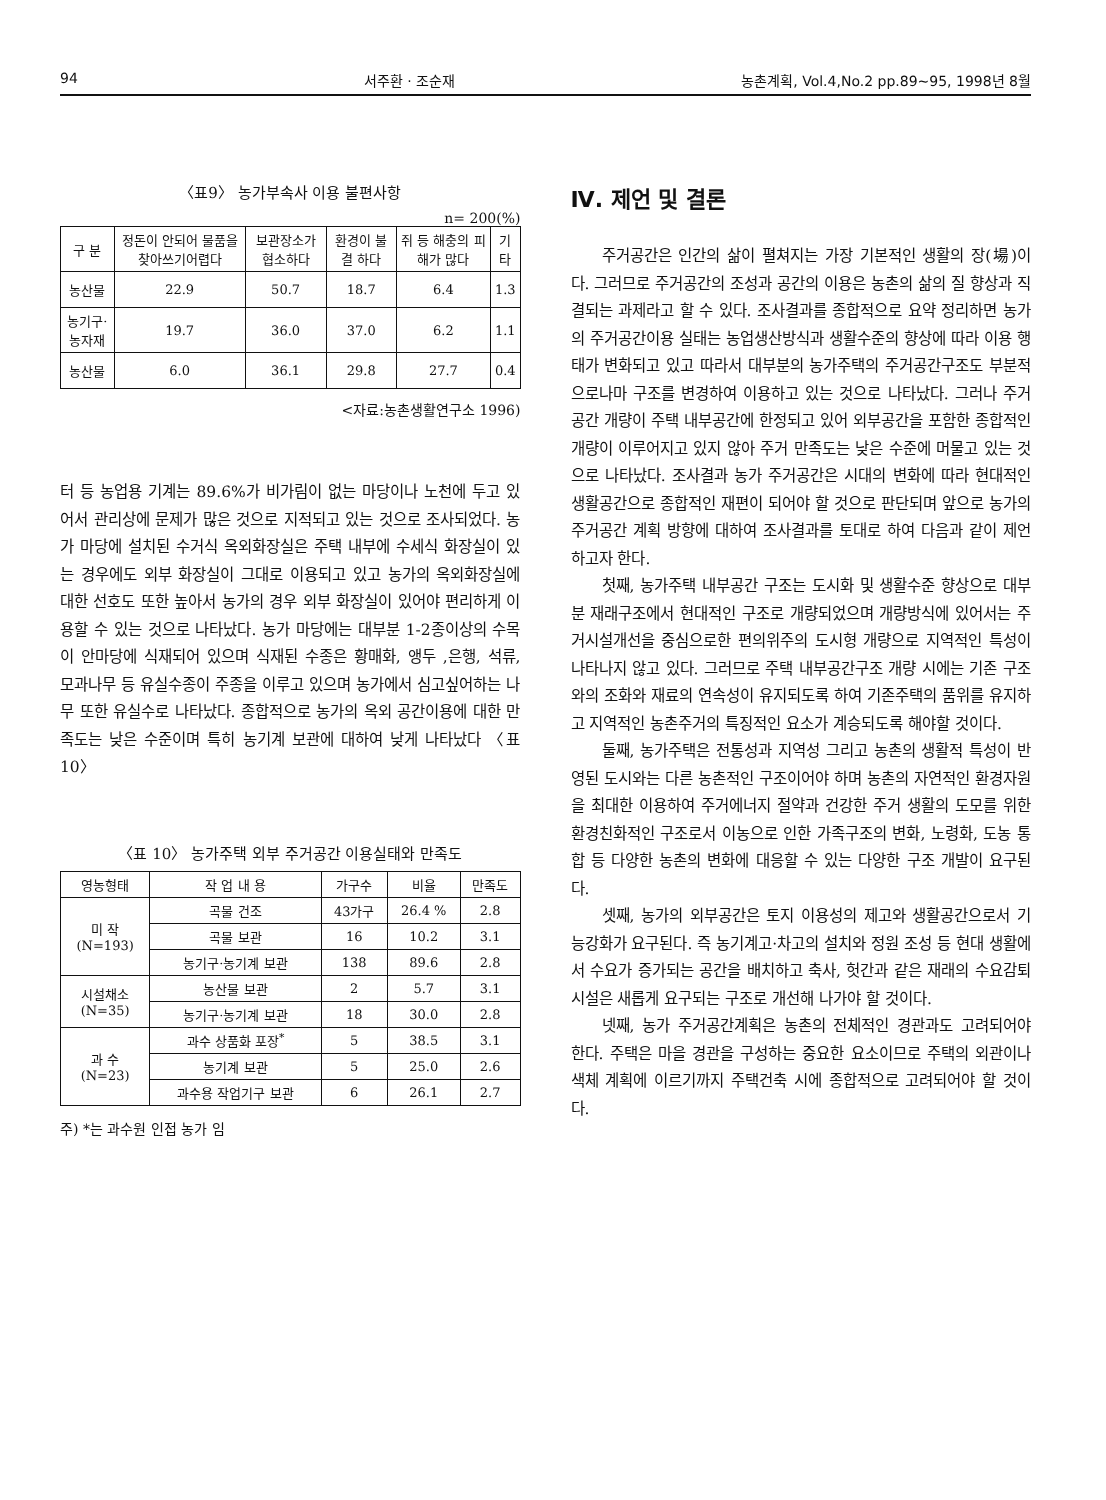94 서주환 · 조순재 농촌계획, Vol.4,No.2 pp.89~95, 1998년 8월
〈표9〉 농가부속사 이용 불편사항
n= 200(%)
| 구 분 | 정돈이 안되어 물품을 찾아쓰기어렵다 | 보관장소가 협소하다 | 환경이 불결 하다 | 쥐 등 해충의 피해가 많다 | 기타 |
| --- | --- | --- | --- | --- | --- |
| 농산물 | 22.9 | 50.7 | 18.7 | 6.4 | 1.3 |
| 농기구·농자재 | 19.7 | 36.0 | 37.0 | 6.2 | 1.1 |
| 농산물 | 6.0 | 36.1 | 29.8 | 27.7 | 0.4 |
<자료:농촌생활연구소 1996)
터 등 농업용 기계는 89.6%가 비가림이 없는 마당이나 노천에 두고 있어서 관리상에 문제가 많은 것으로 지적되고 있는 것으로 조사되었다. 농가 마당에 설치된 수거식 옥외화장실은 주택 내부에 수세식 화장실이 있는 경우에도 외부 화장실이 그대로 이용되고 있고 농가의 옥외화장실에 대한 선호도 또한 높아서 농가의 경우 외부 화장실이 있어야 편리하게 이용할 수 있는 것으로 나타났다. 농가 마당에는 대부분 1-2종이상의 수목이 안마당에 식재되어 있으며 식재된 수종은 황매화, 앵두 ,은행, 석류, 모과나무 등 유실수종이 주종을 이루고 있으며 농가에서 심고싶어하는 나무 또한 유실수로 나타났다. 종합적으로 농가의 옥외 공간이용에 대한 만족도는 낮은 수준이며 특히 농기계 보관에 대하여 낮게 나타났다 〈표 10〉
〈표 10〉 농가주택 외부 주거공간 이용실태와 만족도
| 영농형태 | 작 업 내 용 | 가구수 | 비율 | 만족도 |
| --- | --- | --- | --- | --- |
| 미 작 (N=193) | 곡물 건조 | 43가구 | 26.4 % | 2.8 |
| | 곡물 보관 | 16 | 10.2 | 3.1 |
| | 농기구·농기계 보관 | 138 | 89.6 | 2.8 |
| 시설채소 (N=35) | 농산물 보관 | 2 | 5.7 | 3.1 |
| | 농기구·농기계 보관 | 18 | 30.0 | 2.8 |
| 과 수 (N=23) | 과수 상품화 포장<sup>*</sup> | 5 | 38.5 | 3.1 |
| | 농기계 보관 | 5 | 25.0 | 2.6 |
| | 과수용 작업기구 보관 | 6 | 26.1 | 2.7 |
주) *는 과수원 인접 농가 임
Ⅳ. 제언 및 결론
주거공간은 인간의 삶이 펼쳐지는 가장 기본적인 생활의 장(場)이다. 그러므로 주거공간의 조성과 공간의 이용은 농촌의 삶의 질 향상과 직결되는 과제라고 할 수 있다. 조사결과를 종합적으로 요약 정리하면 농가의 주거공간이용 실태는 농업생산방식과 생활수준의 향상에 따라 이용 행태가 변화되고 있고 따라서 대부분의 농가주택의 주거공간구조도 부분적으로나마 구조를 변경하여 이용하고 있는 것으로 나타났다. 그러나 주거공간 개량이 주택 내부공간에 한정되고 있어 외부공간을 포함한 종합적인 개량이 이루어지고 있지 않아 주거 만족도는 낮은 수준에 머물고 있는 것으로 나타났다. 조사결과 농가 주거공간은 시대의 변화에 따라 현대적인 생활공간으로 종합적인 재편이 되어야 할 것으로 판단되며 앞으로 농가의 주거공간 계획 방향에 대하여 조사결과를 토대로 하여 다음과 같이 제언하고자 한다.
첫째, 농가주택 내부공간 구조는 도시화 및 생활수준 향상으로 대부분 재래구조에서 현대적인 구조로 개량되었으며 개량방식에 있어서는 주거시설개선을 중심으로한 편의위주의 도시형 개량으로 지역적인 특성이 나타나지 않고 있다. 그러므로 주택 내부공간구조 개량 시에는 기존 구조와의 조화와 재료의 연속성이 유지되도록 하여 기존주택의 품위를 유지하고 지역적인 농촌주거의 특징적인 요소가 계승되도록 해야할 것이다.
둘째, 농가주택은 전통성과 지역성 그리고 농촌의 생활적 특성이 반영된 도시와는 다른 농촌적인 구조이어야 하며 농촌의 자연적인 환경자원을 최대한 이용하여 주거에너지 절약과 건강한 주거 생활의 도모를 위한 환경친화적인 구조로서 이농으로 인한 가족구조의 변화, 노령화, 도농 통합 등 다양한 농촌의 변화에 대응할 수 있는 다양한 구조 개발이 요구된다.
셋째, 농가의 외부공간은 토지 이용성의 제고와 생활공간으로서 기능강화가 요구된다. 즉 농기계고·차고의 설치와 정원 조성 등 현대 생활에서 수요가 증가되는 공간을 배치하고 축사, 헛간과 같은 재래의 수요감퇴 시설은 새롭게 요구되는 구조로 개선해 나가야 할 것이다.
넷째, 농가 주거공간계획은 농촌의 전체적인 경관과도 고려되어야 한다. 주택은 마을 경관을 구성하는 중요한 요소이므로 주택의 외관이나 색체 계획에 이르기까지 주택건축 시에 종합적으로 고려되어야 할 것이다.